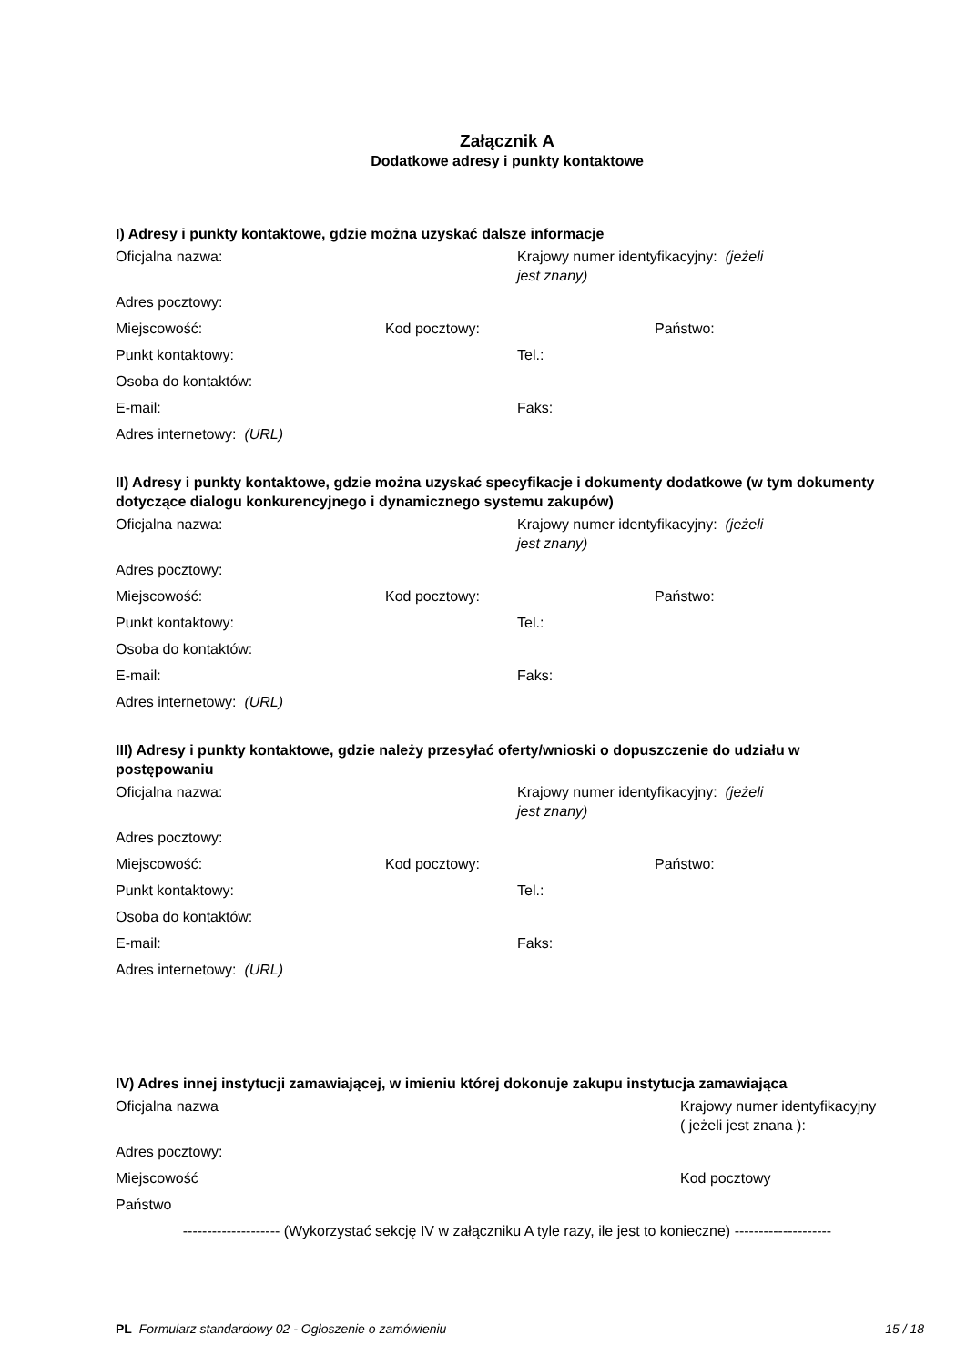Załącznik A
Dodatkowe adresy i punkty kontaktowe
I) Adresy i punkty kontaktowe, gdzie można uzyskać dalsze informacje
Oficjalna nazwa: Krajowy numer identyfikacyjny: (jeżeli jest znany)
Adres pocztowy:
Miejscowość: Kod pocztowy: Państwo:
Punkt kontaktowy: Tel.:
Osoba do kontaktów:
E-mail: Faks:
Adres internetowy: (URL)
II) Adresy i punkty kontaktowe, gdzie można uzyskać specyfikacje i dokumenty dodatkowe (w tym dokumenty dotyczące dialogu konkurencyjnego i dynamicznego systemu zakupów)
Oficjalna nazwa: Krajowy numer identyfikacyjny: (jeżeli jest znany)
Adres pocztowy:
Miejscowość: Kod pocztowy: Państwo:
Punkt kontaktowy: Tel.:
Osoba do kontaktów:
E-mail: Faks:
Adres internetowy: (URL)
III) Adresy i punkty kontaktowe, gdzie należy przesyłać oferty/wnioski o dopuszczenie do udziału w postępowaniu
Oficjalna nazwa: Krajowy numer identyfikacyjny: (jeżeli jest znany)
Adres pocztowy:
Miejscowość: Kod pocztowy: Państwo:
Punkt kontaktowy: Tel.:
Osoba do kontaktów:
E-mail: Faks:
Adres internetowy: (URL)
IV) Adres innej instytucji zamawiającej, w imieniu której dokonuje zakupu instytucja zamawiająca
Oficjalna nazwa Krajowy numer identyfikacyjny
( jeżeli jest znana ):
Adres pocztowy:
Miejscowość Kod pocztowy
Państwo
-------------------- (Wykorzystać sekcję IV w załączniku A tyle razy, ile jest to konieczne) --------------------
PL Formularz standardowy 02 - Ogłoszenie o zamówieniu
15 / 18